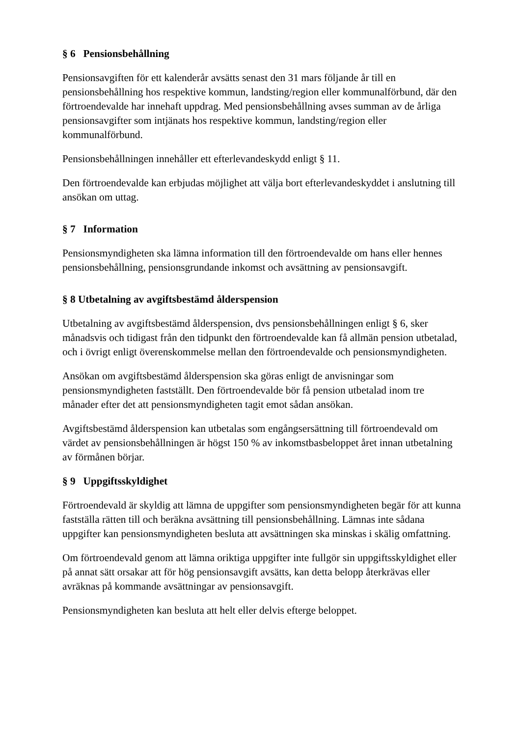§ 6 Pensionsbehållning
Pensionsavgiften för ett kalenderår avsätts senast den 31 mars följande år till en pensionsbehållning hos respektive kommun, landsting/region eller kommunalförbund, där den förtroendevalde har innehaft uppdrag. Med pensionsbehållning avses summan av de årliga pensionsavgifter som intjänats hos respektive kommun, landsting/region eller kommunalförbund.
Pensionsbehållningen innehåller ett efterlevandeskydd enligt § 11.
Den förtroendevalde kan erbjudas möjlighet att välja bort efterlevandeskyddet i anslutning till ansökan om uttag.
§ 7 Information
Pensionsmyndigheten ska lämna information till den förtroendevalde om hans eller hennes pensionsbehållning, pensionsgrundande inkomst och avsättning av pensionsavgift.
§ 8 Utbetalning av avgiftsbestämd ålderspension
Utbetalning av avgiftsbestämd ålderspension, dvs pensionsbehållningen enligt § 6, sker månadsvis och tidigast från den tidpunkt den förtroendevalde kan få allmän pension utbetalad, och i övrigt enligt överenskommelse mellan den förtroendevalde och pensionsmyndigheten.
Ansökan om avgiftsbestämd ålderspension ska göras enligt de anvisningar som pensionsmyndigheten fastställt. Den förtroendevalde bör få pension utbetalad inom tre månader efter det att pensionsmyndigheten tagit emot sådan ansökan.
Avgiftsbestämd ålderspension kan utbetalas som engångsersättning till förtroendevald om värdet av pensionsbehållningen är högst 150 % av inkomstbasbeloppet året innan utbetalning av förmånen börjar.
§ 9 Uppgiftsskyldighet
Förtroendevald är skyldig att lämna de uppgifter som pensionsmyndigheten begär för att kunna fastställa rätten till och beräkna avsättning till pensionsbehållning. Lämnas inte sådana uppgifter kan pensionsmyndigheten besluta att avsättningen ska minskas i skälig omfattning.
Om förtroendevald genom att lämna oriktiga uppgifter inte fullgör sin uppgiftsskyldighet eller på annat sätt orsakar att för hög pensionsavgift avsätts, kan detta belopp återkrävas eller avräknas på kommande avsättningar av pensionsavgift.
Pensionsmyndigheten kan besluta att helt eller delvis efterge beloppet.